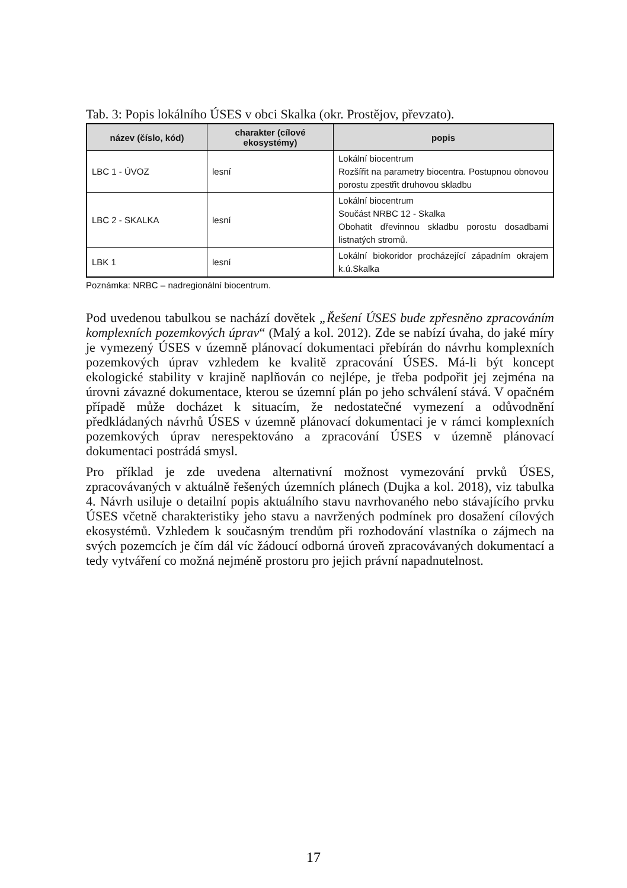Tab. 3: Popis lokálního ÚSES v obci Skalka (okr. Prostějov, převzato).
| název (číslo, kód) | charakter (cílové ekosystémy) | popis |
| --- | --- | --- |
| LBC 1 - ÚVOZ | lesní | Lokální biocentrum Rozšířit na parametry biocentra. Postupnou obnovou porostu zpestřit druhovou skladbu |
| LBC 2 - SKALKA | lesní | Lokální biocentrum Součást NRBC 12 - Skalka Obohatit dřevinnou skladbu porostu dosadbami listnatých stromů. |
| LBK 1 | lesní | Lokální biokoridor procházející západním okrajem k.ú.Skalka |
Poznámka: NRBC – nadregionální biocentrum.
Pod uvedenou tabulkou se nachází dovětek „Řešení ÚSES bude zpřesněno zpracováním komplexních pozemkových úprav“ (Malý a kol. 2012). Zde se nabízí úvaha, do jaké míry je vymezený ÚSES v územně plánovací dokumentaci přebírán do návrhu komplexních pozemkových úprav vzhledem ke kvalitě zpracování ÚSES. Má-li být koncept ekologické stability v krajině naplňován co nejlépe, je třeba podpořit jej zejména na úrovni závazné dokumentace, kterou se územní plán po jeho schválení stává. V opačném případě může docházet k situacím, že nedostatečné vymezení a odůvodnění předkládaných návrhů ÚSES v územně plánovací dokumentaci je v rámci komplexních pozemkových úprav nerespektováno a zpracování ÚSES v územně plánovací dokumentaci postrádá smysl.
Pro příklad je zde uvedena alternativní možnost vymezování prvků ÚSES, zpracovávaných v aktuálně řešených územních plánech (Dujka a kol. 2018), viz tabulka 4. Návrh usiluje o detailní popis aktuálního stavu navrhovaného nebo stávajícího prvku ÚSES včetně charakteristiky jeho stavu a navržených podmínek pro dosažení cílových ekosystémů. Vzhledem k současným trendům při rozhodování vlastníka o zájmech na svých pozemcích je čím dál víc žádoucí odborná úroveň zpracovávaných dokumentací a tedy vytváření co možná nejméně prostoru pro jejich právní napadnutelnost.
17